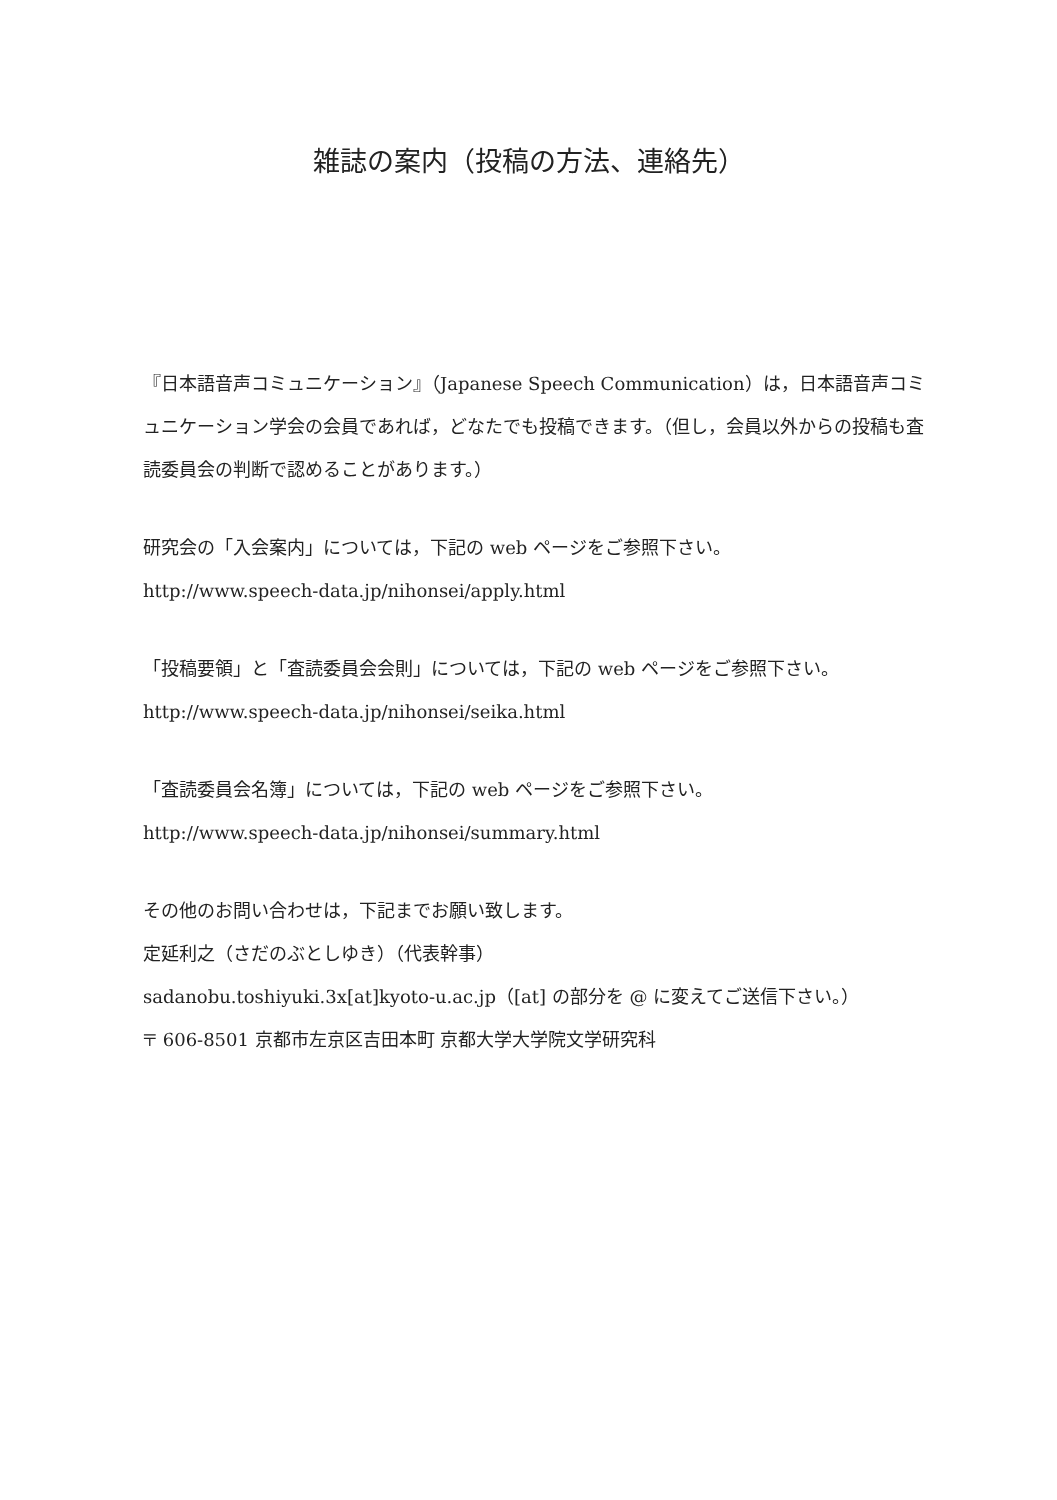雑誌の案内（投稿の方法、連絡先）
『日本語音声コミュニケーション』（Japanese Speech Communication）は，日本語音声コミュニケーション学会の会員であれば，どなたでも投稿できます。（但し，会員以外からの投稿も査読委員会の判断で認めることがあります。）
研究会の「入会案内」については，下記の web ページをご参照下さい。
http://www.speech-data.jp/nihonsei/apply.html
「投稿要領」と「査読委員会会則」については，下記の web ページをご参照下さい。
http://www.speech-data.jp/nihonsei/seika.html
「査読委員会名簿」については，下記の web ページをご参照下さい。
http://www.speech-data.jp/nihonsei/summary.html
その他のお問い合わせは，下記までお願い致します。
定延利之（さだのぶとしゆき）（代表幹事）
sadanobu.toshiyuki.3x[at]kyoto-u.ac.jp（[at] の部分を @ に変えてご送信下さい。）
〒 606-8501 京都市左京区吉田本町 京都大学大学院文学研究科